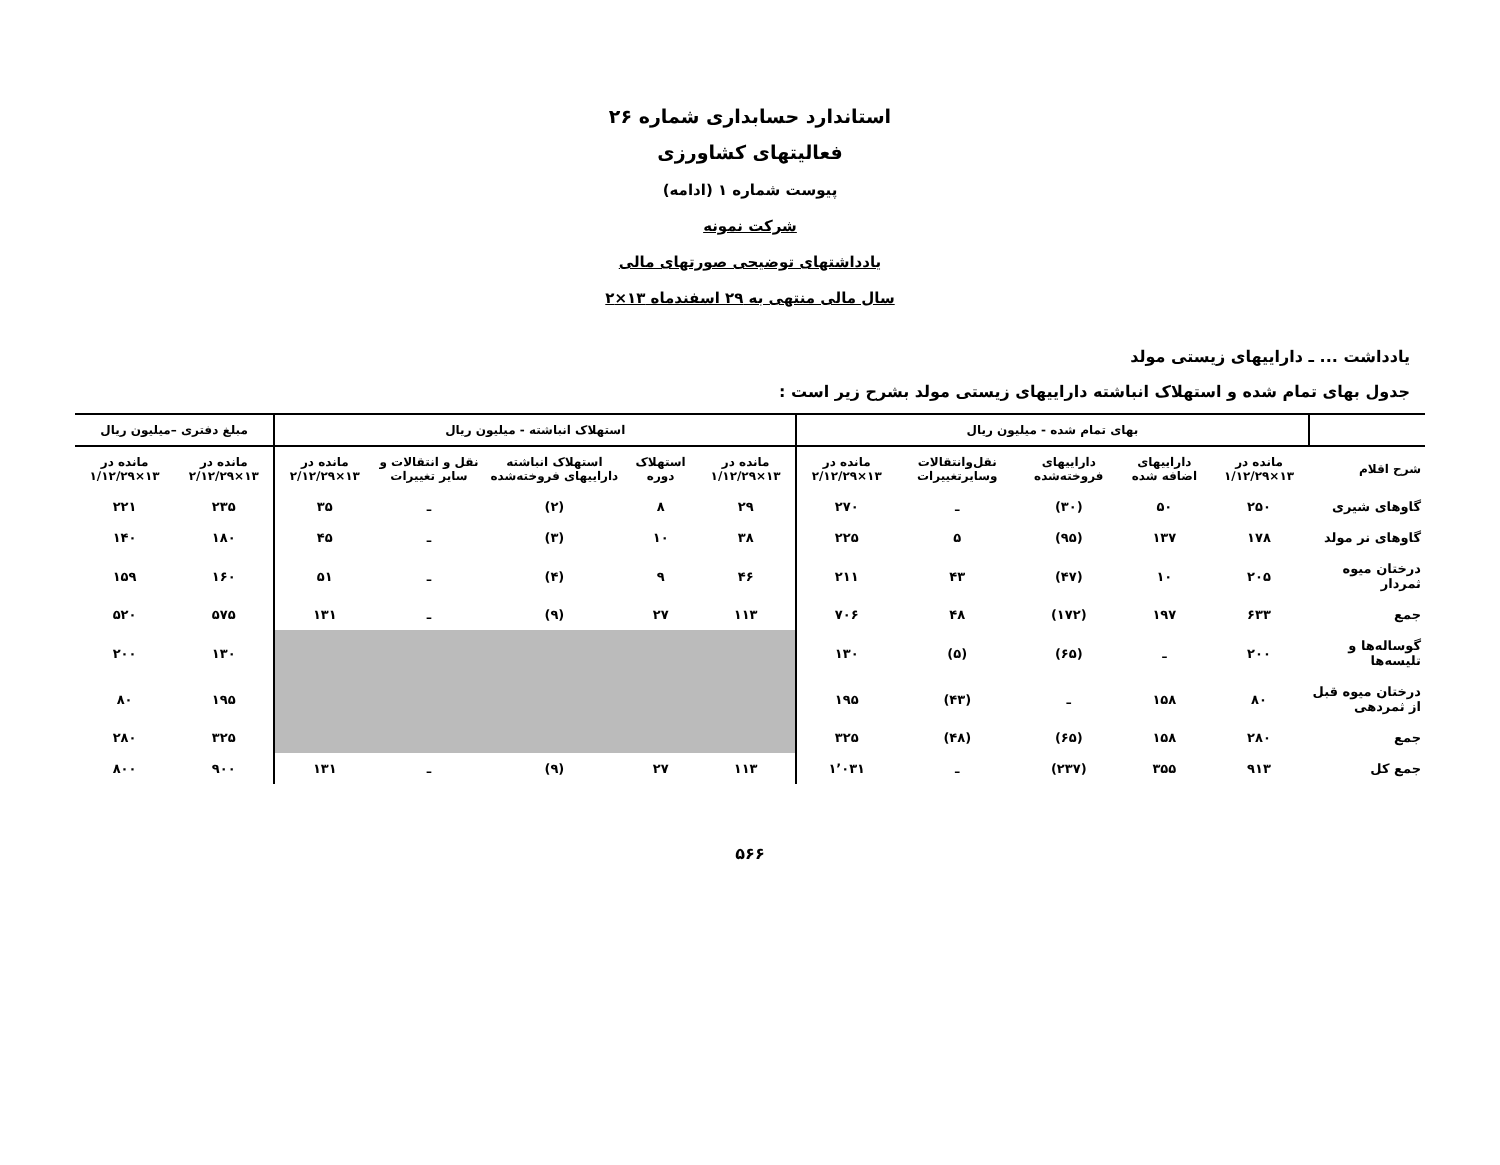استاندارد حسابداری شماره ۲۶
فعالیتهای کشاورزی
پیوست شماره ۱ (ادامه)
شرکت نمونه
یادداشتهای توضیحی صورتهای مالی
سال مالی منتهی به ۲۹ اسفندماه ۱۳×۲
یادداشت ... ـ داراییهای زیستی مولد
جدول بهای تمام شده و استهلاک انباشته داراییهای زیستی مولد بشرح زیر است :
| | بهای تمام شده - میلیون ریال | | | | | استهلاک انباشته - میلیون ریال | | | | | مبلغ دفتری –میلیون ریال | |
| --- | --- | --- | --- | --- | --- | --- | --- | --- | --- | --- | --- | --- |
| شرح اقلام | مانده در ۱۳×۱/۱۲/۲۹ | داراییهای اضافه شده | داراییهای فروخته‌شده | نقل‌وانتقالات وسایرتغییرات | مانده در ۱۳×۲/۱۲/۲۹ | مانده در ۱۳×۱/۱۲/۲۹ | استهلاک دوره | استهلاک انباشته داراییهای فروخته‌شده | نقل و انتقالات و سایر تغییرات | مانده در ۱۳×۲/۱۲/۲۹ | مانده در ۱۳×۲/۱۲/۲۹ | مانده در ۱۳×۱/۱۲/۲۹ |
| گاوهای شیری | ۲۵۰ | ۵۰ | (۳۰) | ـ | ۲۷۰ | ۲۹ | ۸ | (۲) | ـ | ۳۵ | ۲۳۵ | ۲۲۱ |
| گاوهای نر مولد | ۱۷۸ | ۱۳۷ | (۹۵) | ۵ | ۲۲۵ | ۳۸ | ۱۰ | (۳) | ـ | ۴۵ | ۱۸۰ | ۱۴۰ |
| درختان میوه ثمردار | ۲۰۵ | ۱۰ | (۴۷) | ۴۳ | ۲۱۱ | ۴۶ | ۹ | (۴) | ـ | ۵۱ | ۱۶۰ | ۱۵۹ |
| جمع | ۶۳۳ | ۱۹۷ | (۱۷۲) | ۴۸ | ۷۰۶ | ۱۱۳ | ۲۷ | (۹) | ـ | ۱۳۱ | ۵۷۵ | ۵۲۰ |
| گوساله‌ها و تلیسه‌ها | ۲۰۰ | ـ | (۶۵) | (۵) | ۱۳۰ | | | | | | ۱۳۰ | ۲۰۰ |
| درختان میوه قبل از ثمردهی | ۸۰ | ۱۵۸ | ـ | (۴۳) | ۱۹۵ | | | | | | ۱۹۵ | ۸۰ |
| جمع | ۲۸۰ | ۱۵۸ | (۶۵) | (۴۸) | ۳۲۵ | | | | | | ۳۲۵ | ۲۸۰ |
| جمع کل | ۹۱۳ | ۳۵۵ | (۲۳۷) | ـ | ۱٬۰۳۱ | ۱۱۳ | ۲۷ | (۹) | ـ | ۱۳۱ | ۹۰۰ | ۸۰۰ |
۵۶۶